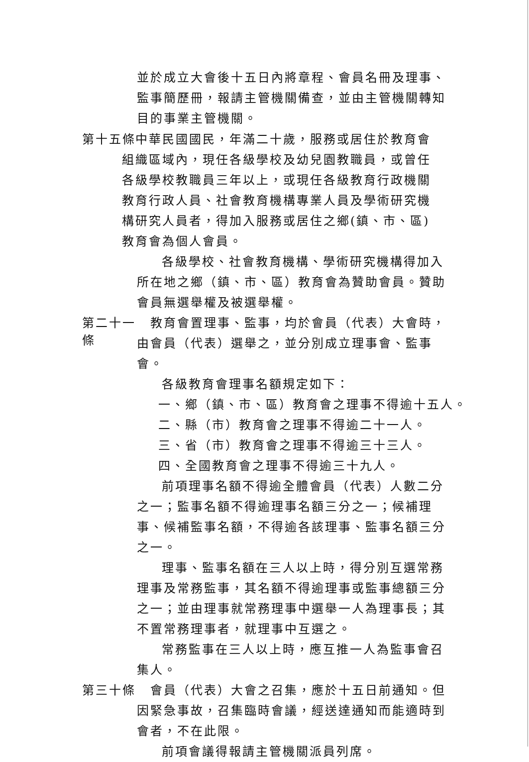並於成立大會後十五日內將章程、會員名冊及理事、監事簡歷冊，報請主管機關備查，並由主管機關轉知目的事業主管機關。
第十五條
　中華民國國民，年滿二十歲，服務或居住於教育會組織區域內，現任各級學校及幼兒園教職員，或曾任各級學校教職員三年以上，或現任各級教育行政機關教育行政人員、社會教育機構專業人員及學術研究機構研究人員者，得加入服務或居住之鄉(鎮、市、區)教育會為個人會員。
各級學校、社會教育機構、學術研究機構得加入所在地之鄉（鎮、市、區）教育會為贊助會員。贊助會員無選舉權及被選舉權。
第二十一條
　教育會置理事、監事，均於會員（代表）大會時，由會員（代表）選舉之，並分別成立理事會、監事會。
各級教育會理事名額規定如下：
一、鄉（鎮、市、區）教育會之理事不得逾十五人。
二、縣（市）教育會之理事不得逾二十一人。
三、省（市）教育會之理事不得逾三十三人。
四、全國教育會之理事不得逾三十九人。
前項理事名額不得逾全體會員（代表）人數二分之一；監事名額不得逾理事名額三分之一；候補理事、候補監事名額，不得逾各該理事、監事名額三分之一。
理事、監事名額在三人以上時，得分別互選常務理事及常務監事，其名額不得逾理事或監事總額三分之一；並由理事就常務理事中選舉一人為理事長；其不置常務理事者，就理事中互選之。
常務監事在三人以上時，應互推一人為監事會召集人。
第三十條
　會員（代表）大會之召集，應於十五日前通知。但因緊急事故，召集臨時會議，經送達通知而能適時到會者，不在此限。
前項會議得報請主管機關派員列席。